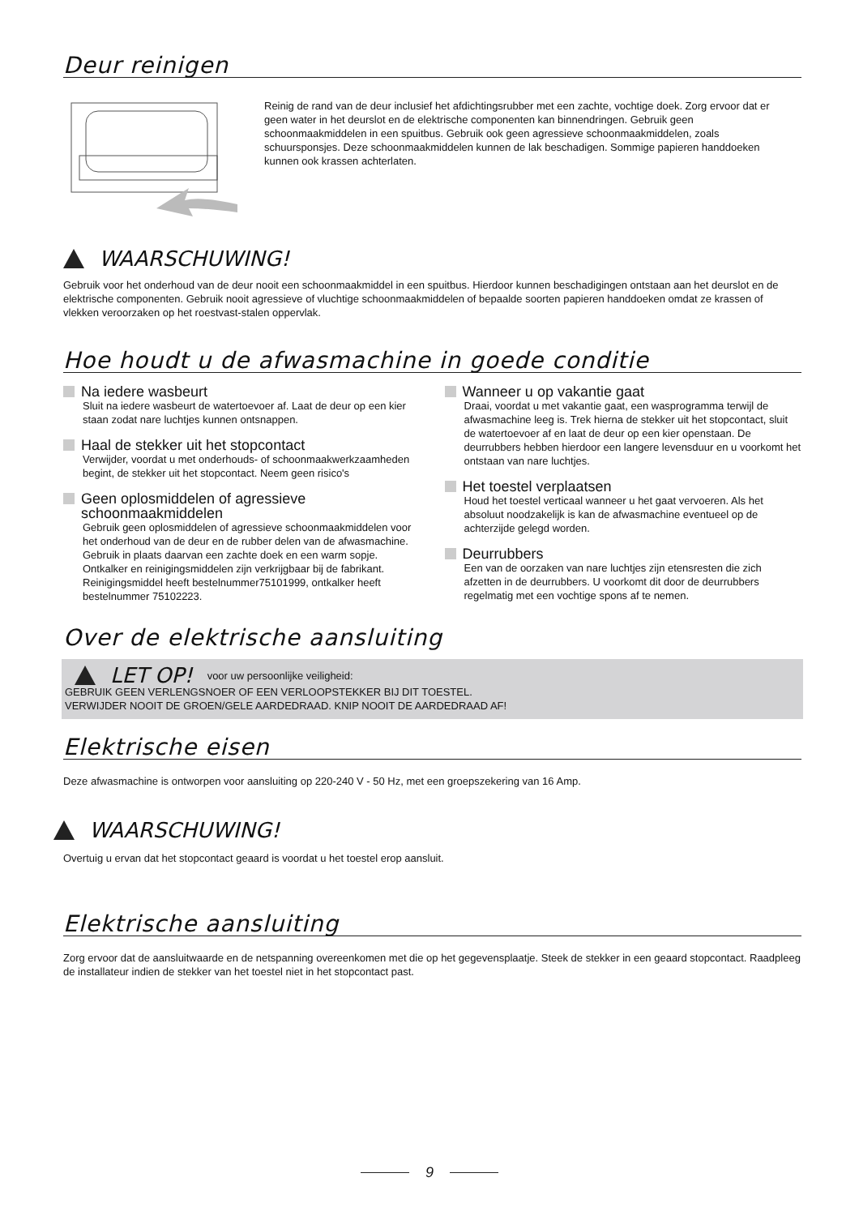Deur reinigen
Reinig de rand van de deur inclusief het afdichtingsrubber met een zachte, vochtige doek. Zorg ervoor dat er geen water in het deurslot en de elektrische componenten kan binnendringen. Gebruik geen schoonmaakmiddelen in een spuitbus. Gebruik ook geen agressieve schoonmaakmiddelen, zoals schuursponsjes. Deze schoonmaakmiddelen kunnen de lak beschadigen. Sommige papieren handdoeken kunnen ook krassen achterlaten.
WAARSCHUWING!
Gebruik voor het onderhoud van de deur nooit een schoonmaakmiddel in een spuitbus. Hierdoor kunnen beschadigingen ontstaan aan het deurslot en de elektrische componenten. Gebruik nooit agressieve of vluchtige schoonmaakmiddelen of bepaalde soorten papieren handdoeken omdat ze krassen of vlekken veroorzaken op het roestvast-stalen oppervlak.
Hoe houdt u de afwasmachine in goede conditie
Na iedere wasbeurt
Sluit na iedere wasbeurt de watertoevoer af. Laat de deur op een kier staan zodat nare luchtjes kunnen ontsnappen.
Haal de stekker uit het stopcontact
Verwijder, voordat u met onderhouds- of schoonmaakwerkzaamheden begint, de stekker uit het stopcontact. Neem geen risico's
Geen oplosmiddelen of agressieve schoonmaakmiddelen
Gebruik geen oplosmiddelen of agressieve schoonmaakmiddelen voor het onderhoud van de deur en de rubber delen van de afwasmachine. Gebruik in plaats daarvan een zachte doek en een warm sopje.
Ontkalker en reinigingsmiddelen zijn verkrijgbaar bij de fabrikant. Reinigingsmiddel heeft bestelnummer75101999, ontkalker heeft bestelnummer 75102223.
Wanneer u op vakantie gaat
Draai, voordat u met vakantie gaat, een wasprogramma terwijl de afwasmachine leeg is. Trek hierna de stekker uit het stopcontact, sluit de watertoevoer af en laat de deur op een kier openstaan. De deurrubbers hebben hierdoor een langere levensduur en u voorkomt het ontstaan van nare luchtjes.
Het toestel verplaatsen
Houd het toestel verticaal wanneer u het gaat vervoeren. Als het absoluut noodzakelijk is kan de afwasmachine eventueel op de achterzijde gelegd worden.
Deurrubbers
Een van de oorzaken van nare luchtjes zijn etensresten die zich afzetten in de deurrubbers. U voorkomt dit door de deurrubbers regelmatig met een vochtige spons af te nemen.
Over de elektrische aansluiting
LET OP! voor uw persoonlijke veiligheid:
GEBRUIK GEEN VERLENGSNOER OF EEN VERLOOPSTEKKER BIJ DIT TOESTEL.
VERWIJDER NOOIT DE GROEN/GELE AARDEDRAAD. KNIP NOOIT DE AARDEDRAAD AF!
Elektrische eisen
Deze afwasmachine is ontworpen voor aansluiting op 220-240 V - 50 Hz, met een groepszekering van 16 Amp.
WAARSCHUWING!
Overtuig u ervan dat het stopcontact geaard is voordat u het toestel erop aansluit.
Elektrische aansluiting
Zorg ervoor dat de aansluitwaarde en de netspanning overeenkomen met die op het gegevensplaatje. Steek de stekker in een geaard stopcontact. Raadpleeg de installateur indien de stekker van het toestel niet in het stopcontact past.
9